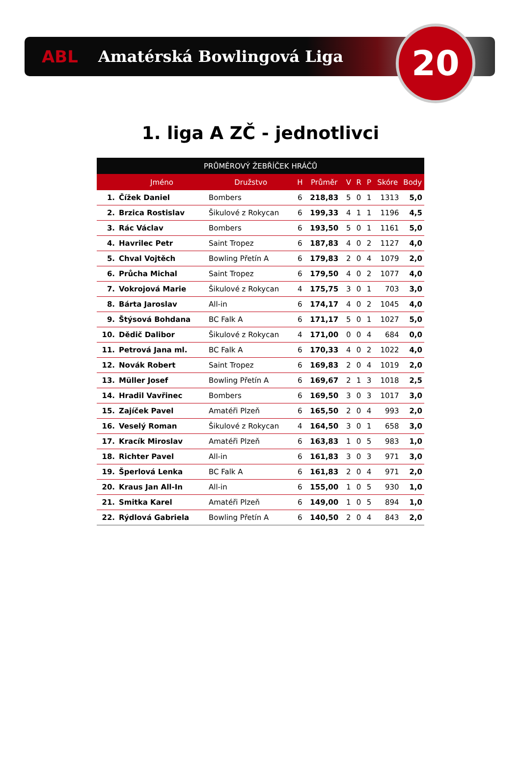ABL Amatérská Bowlingová Liga
20
1. liga A ZČ - jednotlivci
| PRŮMĚROVÝ ŽEBŘÍČEK HRÁČŮ | | | | | | | | | |
| --- | --- | --- | --- | --- | --- | --- | --- | --- | --- |
| | Jméno | Družstvo | H | Průměr | V | R | P | Skóre | Body |
| 1. | Čížek Daniel | Bombers | 6 | 218,83 | 5 | 0 | 1 | 1313 | 5,0 |
| 2. | Brzica Rostislav | Šikulové z Rokycan | 6 | 199,33 | 4 | 1 | 1 | 1196 | 4,5 |
| 3. | Rác Václav | Bombers | 6 | 193,50 | 5 | 0 | 1 | 1161 | 5,0 |
| 4. | Havrilec Petr | Saint Tropez | 6 | 187,83 | 4 | 0 | 2 | 1127 | 4,0 |
| 5. | Chval Vojtěch | Bowling Přetín A | 6 | 179,83 | 2 | 0 | 4 | 1079 | 2,0 |
| 6. | Průcha Michal | Saint Tropez | 6 | 179,50 | 4 | 0 | 2 | 1077 | 4,0 |
| 7. | Vokrojová Marie | Šikulové z Rokycan | 4 | 175,75 | 3 | 0 | 1 | 703 | 3,0 |
| 8. | Bárta Jaroslav | All-in | 6 | 174,17 | 4 | 0 | 2 | 1045 | 4,0 |
| 9. | Štýsová Bohdana | BC Falk A | 6 | 171,17 | 5 | 0 | 1 | 1027 | 5,0 |
| 10. | Dědič Dalibor | Šikulové z Rokycan | 4 | 171,00 | 0 | 0 | 4 | 684 | 0,0 |
| 11. | Petrová Jana ml. | BC Falk A | 6 | 170,33 | 4 | 0 | 2 | 1022 | 4,0 |
| 12. | Novák Robert | Saint Tropez | 6 | 169,83 | 2 | 0 | 4 | 1019 | 2,0 |
| 13. | Müller Josef | Bowling Přetín A | 6 | 169,67 | 2 | 1 | 3 | 1018 | 2,5 |
| 14. | Hradil Vavřinec | Bombers | 6 | 169,50 | 3 | 0 | 3 | 1017 | 3,0 |
| 15. | Zajíček Pavel | Amatéři Plzeň | 6 | 165,50 | 2 | 0 | 4 | 993 | 2,0 |
| 16. | Veselý Roman | Šikulové z Rokycan | 4 | 164,50 | 3 | 0 | 1 | 658 | 3,0 |
| 17. | Kracík Miroslav | Amatéři Plzeň | 6 | 163,83 | 1 | 0 | 5 | 983 | 1,0 |
| 18. | Richter Pavel | All-in | 6 | 161,83 | 3 | 0 | 3 | 971 | 3,0 |
| 19. | Šperlová Lenka | BC Falk A | 6 | 161,83 | 2 | 0 | 4 | 971 | 2,0 |
| 20. | Kraus Jan All-In | All-in | 6 | 155,00 | 1 | 0 | 5 | 930 | 1,0 |
| 21. | Smitka Karel | Amatéři Plzeň | 6 | 149,00 | 1 | 0 | 5 | 894 | 1,0 |
| 22. | Rýdlová Gabriela | Bowling Přetín A | 6 | 140,50 | 2 | 0 | 4 | 843 | 2,0 |